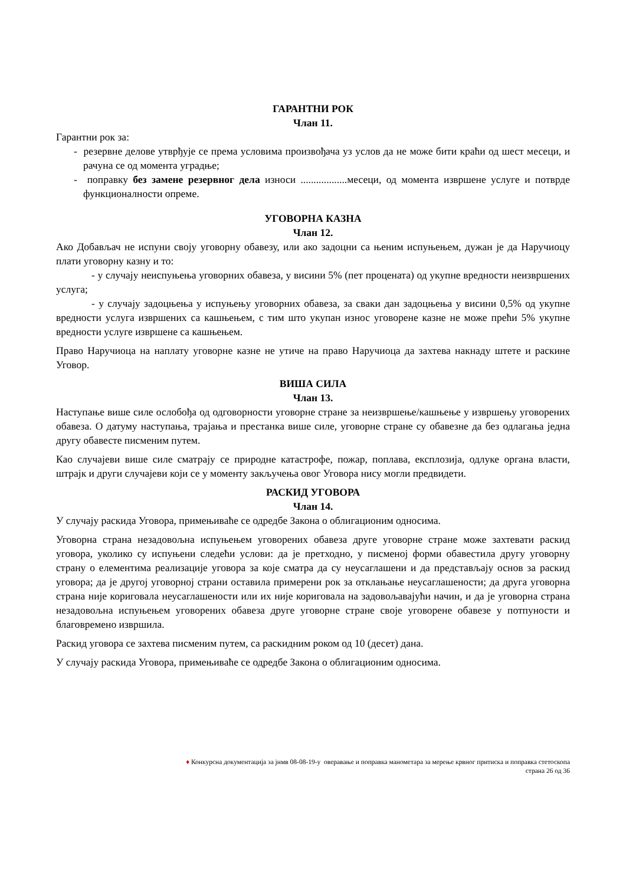ГАРАНТНИ РОК
Члан 11.
Гарантни рок за:
- резервне делове утврђује се према условима произвођача уз услов да не може бити краћи од шест месеци, и рачуна се од момента уградње;
- поправку без замене резервног дела износи ..................месеци, од момента извршене услуге и потврде функционалности опреме.
УГОВОРНА КАЗНА
Члан 12.
Ако Добављач не испуни своју уговорну обавезу, или ако задоцни са њеним испуњењем, дужан је да Наручиоцу плати уговорну казну и то:
- у случају неиспуњења уговорних обавеза, у висини 5% (пет процената) од укупне вредности неизвршених услуга;
- у случају задоцњења у испуњењу уговорних обавеза, за сваки дан задоцњења у висини 0,5% од укупне вредности услуга извршених са кашњењем, с тим што укупан износ уговорене казне не може прећи 5% укупне вредности услуге извршене са кашњењем.
Право Наручиоца на наплату уговорне казне не утиче на право Наручиоца да захтева накнаду штете и раскине Уговор.
ВИША СИЛА
Члан 13.
Наступање више силе ослобођа од одговорности уговорне стране за неизвршење/кашњење у извршењу уговорених обавеза. О датуму наступања, трајања и престанка више силе, уговорне стране су обавезне да без одлагања једна другу обавесте писменим путем.
Као случајеви више силе сматрају се природне катастрофе, пожар, поплава, експлозија, одлуке органа власти, штрајк и други случајеви који се у моменту закључења овог Уговора нису могли предвидети.
РАСКИД УГОВОРА
Члан 14.
У случају раскида Уговора, примењиваће се одредбе Закона о облигационим односима.
Уговорна страна незадовољна испуњењем уговорених обавеза друге уговорне стране може захтевати раскид уговора, уколико су испуњени следећи услови: да је претходно, у писменој форми обавестила другу уговорну страну о елементима реализације уговора за које сматра да су неусаглашени и да представљају основ за раскид уговора; да је другој уговорној страни оставила примерени рок за отклањање неусаглашености; да друга уговорна страна није кориговала неусаглашености или их није кориговала на задовољавајући начин, и да је уговорна страна незадовољна испуњењем уговорених обавеза друге уговорне стране своје уговорене обавезе у потпуности и благовремено извршила.
Раскид уговора се захтева писменим путем, са раскидним роком од 10 (десет) дана.
У случају раскида Уговора, примењиваће се одредбе Закона о облигационим односима.
♦ Конкурсна документација за јнмв 08-08-19-у оверавање и поправка манометара за мерење крвног притиска и поправка стетоскопа
страна 26 од 36